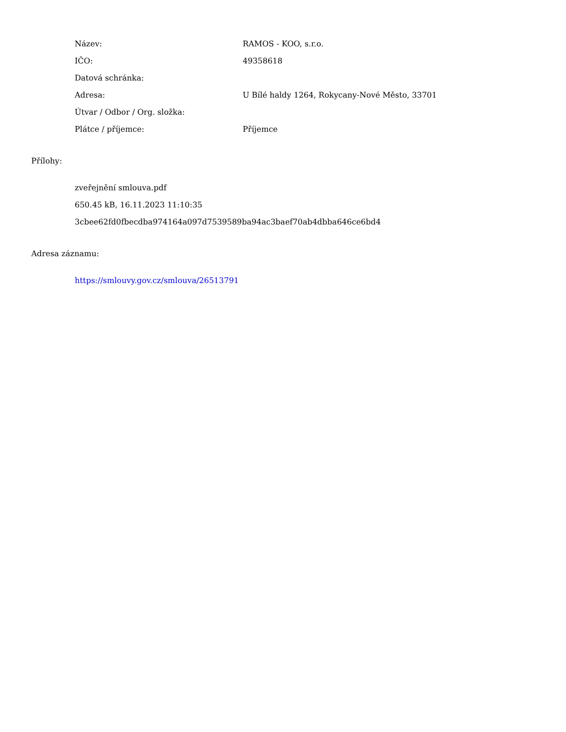| Název: | RAMOS - KOO, s.r.o. |
| IČO: | 49358618 |
| Datová schránka: | |
| Adresa: | U Bílé haldy 1264, Rokycany-Nové Město, 33701 |
| Útvar / Odbor / Org. složka: | |
| Plátce / příjemce: | Příjemce |
Přílohy:
zveřejnění smlouva.pdf
650.45 kB, 16.11.2023 11:10:35
3cbee62fd0fbecdba974164a097d7539589ba94ac3baef70ab4dbba646ce6bd4
Adresa záznamu:
https://smlouvy.gov.cz/smlouva/26513791